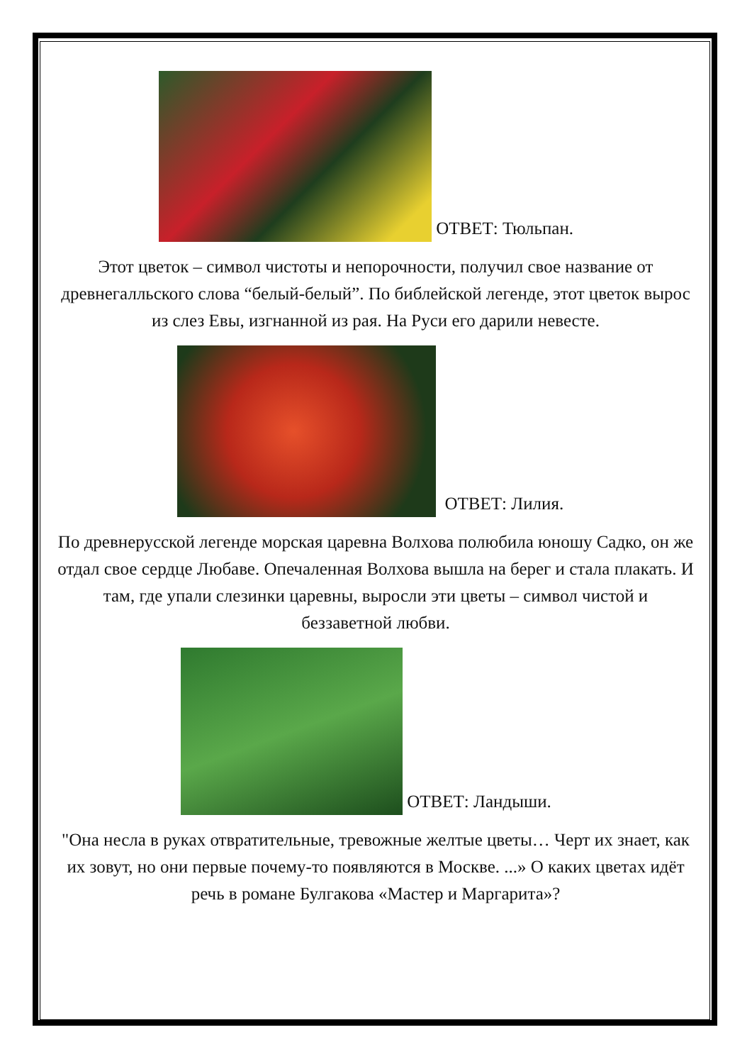ОТВЕТ: Тюльпан.
Этот цветок – символ чистоты и непорочности, получил свое название от древнегалльского слова “белый-белый”. По библейской легенде, этот цветок вырос из слез Евы, изгнанной из рая. На Руси его дарили невесте.
ОТВЕТ: Лилия.
По древнерусской легенде морская царевна Волхова полюбила юношу Садко, он же отдал свое сердце Любаве. Опечаленная Волхова вышла на берег и стала плакать. И там, где упали слезинки царевны, выросли эти цветы – символ чистой и беззаветной любви.
ОТВЕТ: Ландыши.
"Она несла в руках отвратительные, тревожные желтые цветы… Черт их знает, как их зовут, но они первые почему-то появляются в Москве. ...» О каких цветах идёт речь в романе Булгакова «Мастер и Маргарита»?